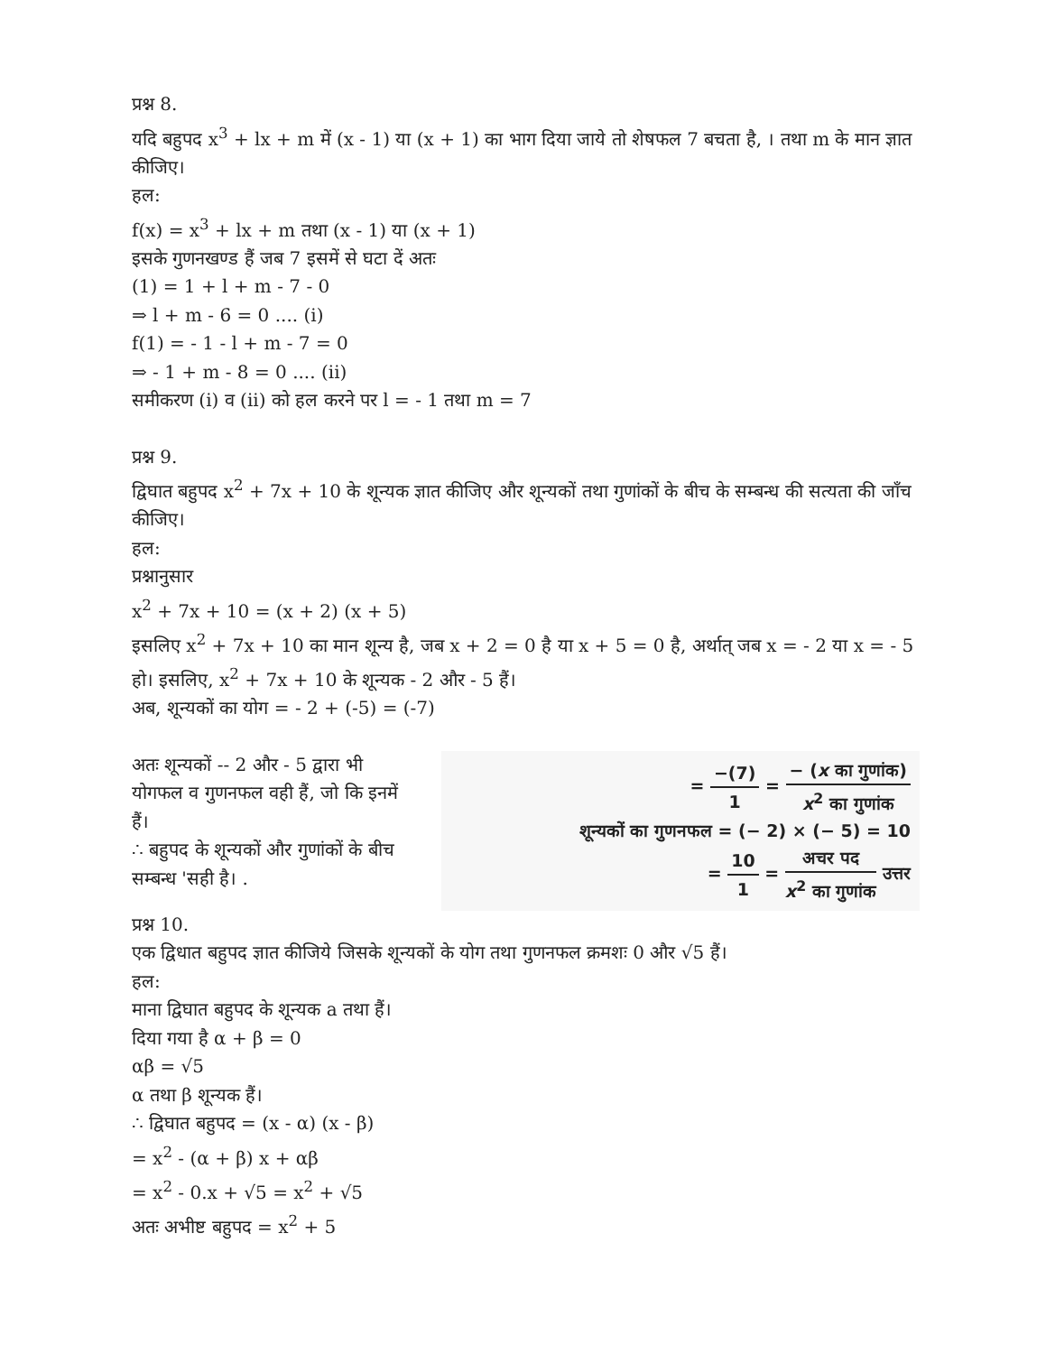प्रश्न 8.
यदि बहुपद x<sup>3</sup> + lx + m में (x - 1) या (x + 1) का भाग दिया जाये तो शेषफल 7 बचता है, । तथा m के मान ज्ञात कीजिए।
हल:
f(x) = x<sup>3</sup> + lx + m तथा (x - 1) या (x + 1)
इसके गुणनखण्ड हैं जब 7 इसमें से घटा दें अतः
(1) = 1 + l + m - 7 - 0
⇒ l + m - 6 = 0 .... (i)
f(1) = - 1 - l + m - 7 = 0
⇒ - 1 + m - 8 = 0 .... (ii)
समीकरण (i) व (ii) को हल करने पर l = - 1 तथा m = 7
प्रश्न 9.
द्विघात बहुपद x<sup>2</sup> + 7x + 10 के शून्यक ज्ञात कीजिए और शून्यकों तथा गुणांकों के बीच के सम्बन्ध की सत्यता की जाँच कीजिए।
हल:
प्रश्नानुसार
x<sup>2</sup> + 7x + 10 = (x + 2) (x + 5)
इसलिए x<sup>2</sup> + 7x + 10 का मान शून्य है, जब x + 2 = 0 है या x + 5 = 0 है, अर्थात् जब x = - 2 या x = - 5 हो। इसलिए, x<sup>2</sup> + 7x + 10 के शून्यक - 2 और - 5 हैं।
अब, शून्यकों का योग = - 2 + (-5) = (-7)
अतः शून्यकों -- 2 और - 5 द्वारा भी योगफल व गुणनफल वही हैं, जो कि इनमें हैं।
∴ बहुपद के शून्यकों और गुणांकों के बीच सम्बन्ध 'सही है। .
= −(7) 1 = − (x का गुणांक) x<sup>2</sup> का गुणांक
शून्यकों का गुणनफल = (− 2) × (− 5) = 10
= 10 1 = अचर पद x<sup>2</sup> का गुणांक उत्तर
प्रश्न 10.
एक द्विधात बहुपद ज्ञात कीजिये जिसके शून्यकों के योग तथा गुणनफल क्रमशः 0 और √5 हैं।
हल:
माना द्विघात बहुपद के शून्यक a तथा हैं।
दिया गया है α + β = 0
αβ = √5
α तथा β शून्यक हैं।
∴ द्विघात बहुपद = (x - α) (x - β)
= x<sup>2</sup> - (α + β) x + αβ
= x<sup>2</sup> - 0.x + √5 = x<sup>2</sup> + √5
अतः अभीष्ट बहुपद = x<sup>2</sup> + 5